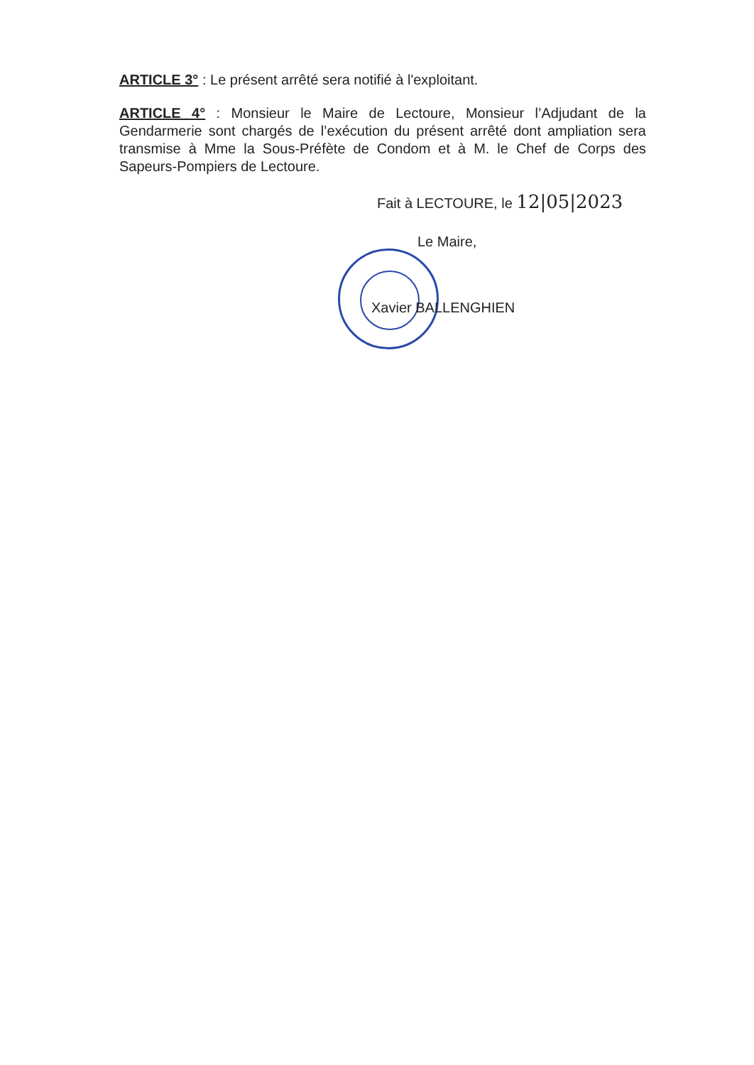ARTICLE 3° : Le présent arrêté sera notifié à l'exploitant.
ARTICLE 4° : Monsieur le Maire de Lectoure, Monsieur l’Adjudant de la Gendarmerie sont chargés de l’exécution du présent arrêté dont ampliation sera transmise à Mme la Sous-Préfète de Condom et à M. le Chef de Corps des Sapeurs-Pompiers de Lectoure.
Fait à LECTOURE, le 12|05|2023
Le Maire,
Xavier BALLENGHIEN